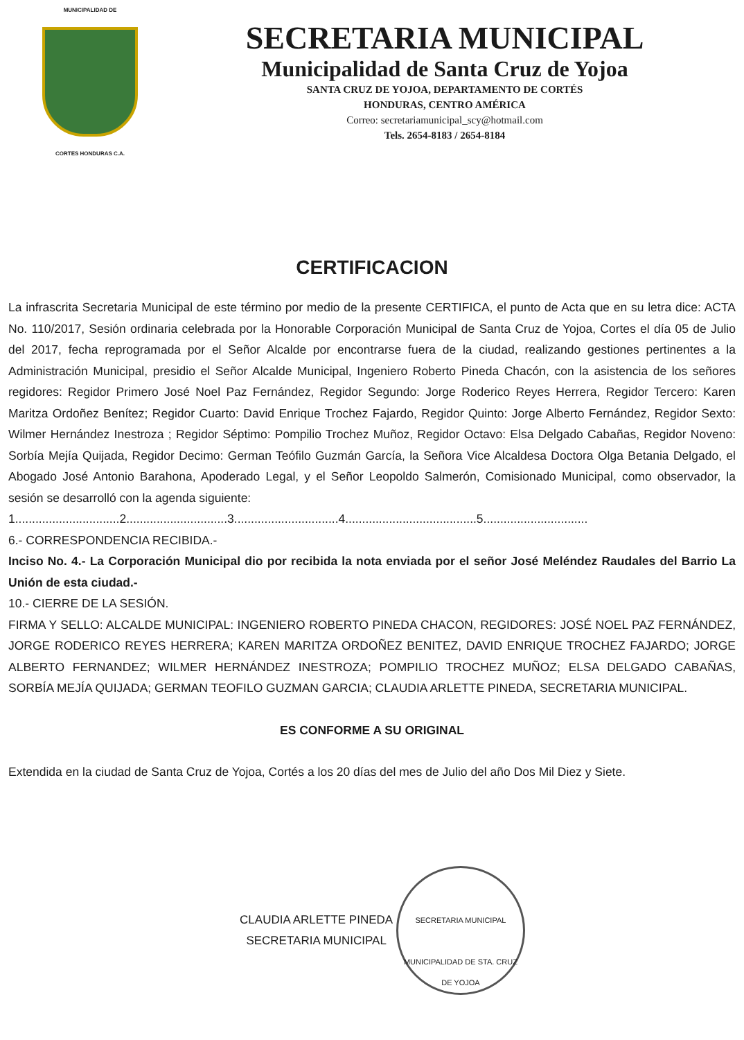MUNICIPALIDAD DE
CORTES HONDURAS C.A.
SECRETARIA MUNICIPAL
Municipalidad de Santa Cruz de Yojoa
SANTA CRUZ DE YOJOA, DEPARTAMENTO DE CORTÉS
HONDURAS, CENTRO AMÉRICA
Correo: secretariamunicipal_scy@hotmail.com
Tels. 2654-8183 / 2654-8184
CERTIFICACION
La infrascrita Secretaria Municipal de este término por medio de la presente CERTIFICA, el punto de Acta que en su letra dice: ACTA No. 110/2017, Sesión ordinaria celebrada por la Honorable Corporación Municipal de Santa Cruz de Yojoa, Cortes el día 05 de Julio del 2017, fecha reprogramada por el Señor Alcalde por encontrarse fuera de la ciudad, realizando gestiones pertinentes a la Administración Municipal, presidio el Señor Alcalde Municipal, Ingeniero Roberto Pineda Chacón, con la asistencia de los señores regidores: Regidor Primero José Noel Paz Fernández, Regidor Segundo: Jorge Roderico Reyes Herrera, Regidor Tercero: Karen Maritza Ordoñez Benítez; Regidor Cuarto: David Enrique Trochez Fajardo, Regidor Quinto: Jorge Alberto Fernández, Regidor Sexto: Wilmer Hernández Inestroza ; Regidor Séptimo: Pompilio Trochez Muñoz, Regidor Octavo: Elsa Delgado Cabañas, Regidor Noveno: Sorbía Mejía Quijada, Regidor Decimo: German Teófilo Guzmán García, la Señora Vice Alcaldesa Doctora Olga Betania Delgado, el Abogado José Antonio Barahona, Apoderado Legal, y el Señor Leopoldo Salmerón, Comisionado Municipal, como observador, la sesión se desarrolló con la agenda siguiente:
1...............................2..............................3...............................4.......................................5...............................
6.- CORRESPONDENCIA RECIBIDA.-
Inciso No. 4.- La Corporación Municipal dio por recibida la nota enviada por el señor José Meléndez Raudales del Barrio La Unión de esta ciudad.-
10.- CIERRE DE LA SESIÓN.
FIRMA Y SELLO: ALCALDE MUNICIPAL: INGENIERO ROBERTO PINEDA CHACON, REGIDORES: JOSÉ NOEL PAZ FERNÁNDEZ, JORGE RODERICO REYES HERRERA; KAREN MARITZA ORDOÑEZ BENITEZ, DAVID ENRIQUE TROCHEZ FAJARDO; JORGE ALBERTO FERNANDEZ; WILMER HERNÁNDEZ INESTROZA; POMPILIO TROCHEZ MUÑOZ; ELSA DELGADO CABAÑAS, SORBÍA MEJÍA QUIJADA; GERMAN TEOFILO GUZMAN GARCIA; CLAUDIA ARLETTE PINEDA, SECRETARIA MUNICIPAL.
ES CONFORME A SU ORIGINAL
Extendida en la ciudad de Santa Cruz de Yojoa, Cortés a los 20 días del mes de Julio del año Dos Mil Diez y Siete.
CLAUDIA ARLETTE PINEDA
SECRETARIA MUNICIPAL
SECRETARIA MUNICIPAL
MUNICIPALIDAD DE STA. CRUZ DE YOJOA